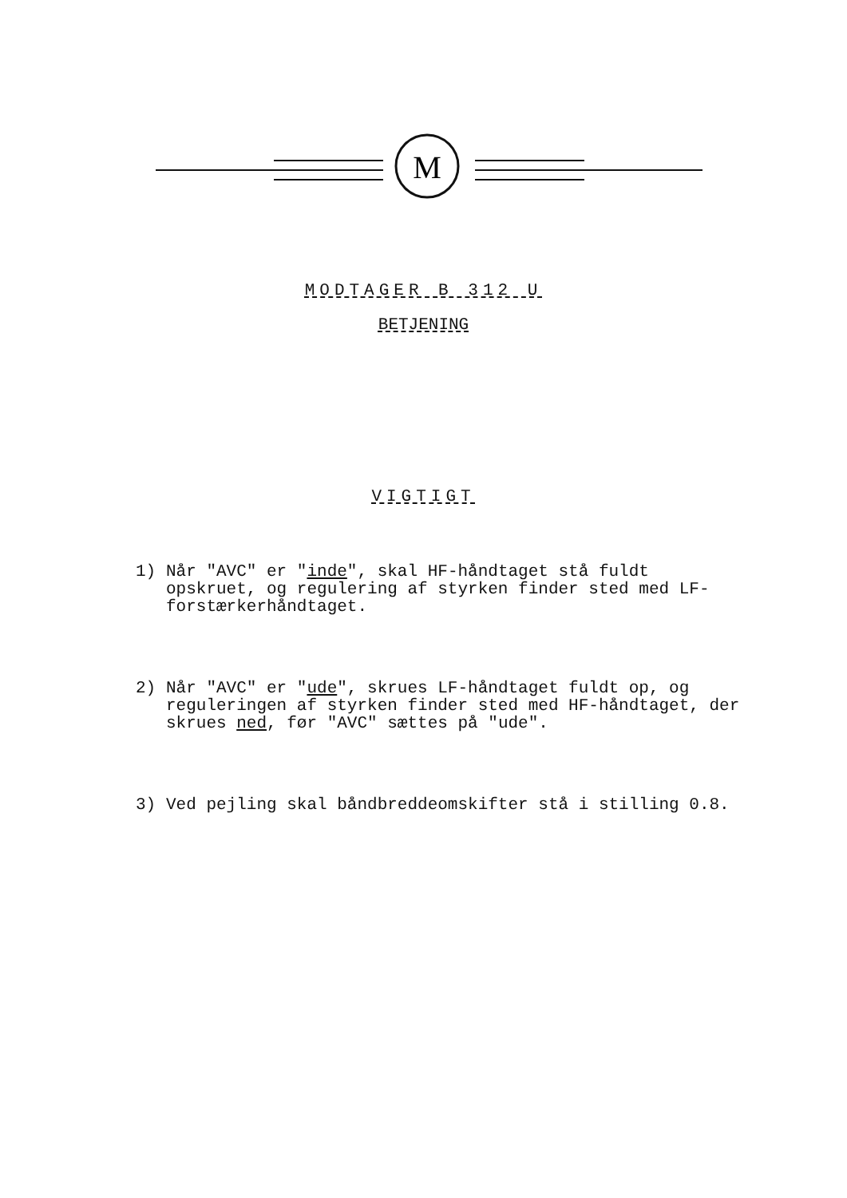M
MODTAGER B 312 U
BETJENING
VIGTIGT
1) Når "AVC" er "inde", skal HF-håndtaget stå fuldt opskruet, og regulering af styrken finder sted med LF-forstærkerhåndtaget.
2) Når "AVC" er "ude", skrues LF-håndtaget fuldt op, og reguleringen af styrken finder sted med HF-håndtaget, der skrues ned, før "AVC" sættes på "ude".
3) Ved pejling skal båndbreddeomskifter stå i stilling 0.8.